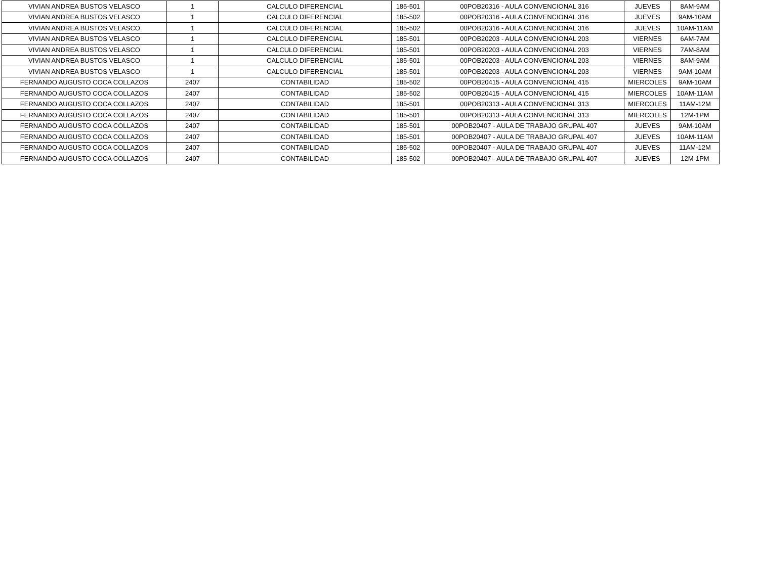| VIVIAN ANDREA BUSTOS VELASCO | 1 | CALCULO DIFERENCIAL | 185-501 | 00POB20316 - AULA CONVENCIONAL 316 | JUEVES | 8AM-9AM |
| VIVIAN ANDREA BUSTOS VELASCO | 1 | CALCULO DIFERENCIAL | 185-502 | 00POB20316 - AULA CONVENCIONAL 316 | JUEVES | 9AM-10AM |
| VIVIAN ANDREA BUSTOS VELASCO | 1 | CALCULO DIFERENCIAL | 185-502 | 00POB20316 - AULA CONVENCIONAL 316 | JUEVES | 10AM-11AM |
| VIVIAN ANDREA BUSTOS VELASCO | 1 | CALCULO DIFERENCIAL | 185-501 | 00POB20203 - AULA CONVENCIONAL 203 | VIERNES | 6AM-7AM |
| VIVIAN ANDREA BUSTOS VELASCO | 1 | CALCULO DIFERENCIAL | 185-501 | 00POB20203 - AULA CONVENCIONAL 203 | VIERNES | 7AM-8AM |
| VIVIAN ANDREA BUSTOS VELASCO | 1 | CALCULO DIFERENCIAL | 185-501 | 00POB20203 - AULA CONVENCIONAL 203 | VIERNES | 8AM-9AM |
| VIVIAN ANDREA BUSTOS VELASCO | 1 | CALCULO DIFERENCIAL | 185-501 | 00POB20203 - AULA CONVENCIONAL 203 | VIERNES | 9AM-10AM |
| FERNANDO AUGUSTO COCA COLLAZOS | 2407 | CONTABILIDAD | 185-502 | 00POB20415 - AULA CONVENCIONAL 415 | MIERCOLES | 9AM-10AM |
| FERNANDO AUGUSTO COCA COLLAZOS | 2407 | CONTABILIDAD | 185-502 | 00POB20415 - AULA CONVENCIONAL 415 | MIERCOLES | 10AM-11AM |
| FERNANDO AUGUSTO COCA COLLAZOS | 2407 | CONTABILIDAD | 185-501 | 00POB20313 - AULA CONVENCIONAL 313 | MIERCOLES | 11AM-12M |
| FERNANDO AUGUSTO COCA COLLAZOS | 2407 | CONTABILIDAD | 185-501 | 00POB20313 - AULA CONVENCIONAL 313 | MIERCOLES | 12M-1PM |
| FERNANDO AUGUSTO COCA COLLAZOS | 2407 | CONTABILIDAD | 185-501 | 00POB20407 - AULA DE TRABAJO GRUPAL 407 | JUEVES | 9AM-10AM |
| FERNANDO AUGUSTO COCA COLLAZOS | 2407 | CONTABILIDAD | 185-501 | 00POB20407 - AULA DE TRABAJO GRUPAL 407 | JUEVES | 10AM-11AM |
| FERNANDO AUGUSTO COCA COLLAZOS | 2407 | CONTABILIDAD | 185-502 | 00POB20407 - AULA DE TRABAJO GRUPAL 407 | JUEVES | 11AM-12M |
| FERNANDO AUGUSTO COCA COLLAZOS | 2407 | CONTABILIDAD | 185-502 | 00POB20407 - AULA DE TRABAJO GRUPAL 407 | JUEVES | 12M-1PM |